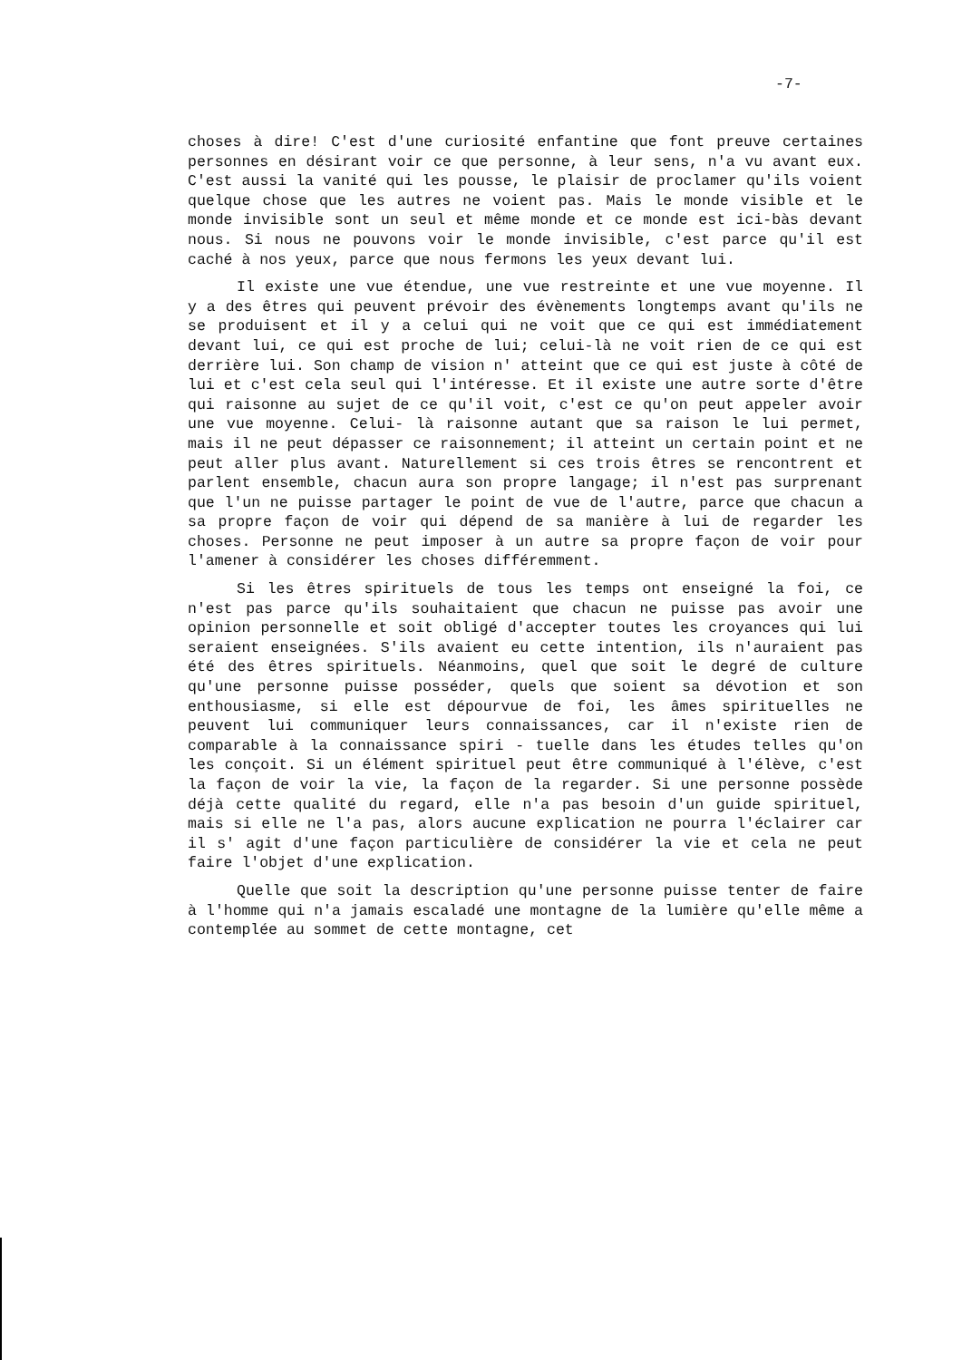-7-
choses à dire! C'est d'une curiosité enfantine que font preuve certaines personnes en désirant voir ce que personne, à leur sens, n'a vu avant eux. C'est aussi la vanité qui les pousse, le plaisir de proclamer qu'ils voient quelque chose que les autres ne voient pas. Mais le monde visible et le monde invisible sont un seul et même monde et ce monde est ici-bàs devant nous. Si nous ne pouvons voir le monde invisible, c'est parce qu'il est caché à nos yeux, parce que nous fermons les yeux devant lui.
Il existe une vue étendue, une vue restreinte et une vue moyenne. Il y a des êtres qui peuvent prévoir des évènements longtemps avant qu'ils ne se produisent et il y a celui qui ne voit que ce qui est immédiatement devant lui, ce qui est proche de lui; celui-là ne voit rien de ce qui est derrière lui. Son champ de vision n' atteint que ce qui est juste à côté de lui et c'est cela seul qui l'intéresse. Et il existe une autre sorte d'être qui raisonne au sujet de ce qu'il voit, c'est ce qu'on peut appeler avoir une vue moyenne. Celui- là raisonne autant que sa raison le lui permet, mais il ne peut dépasser ce raisonnement; il atteint un certain point et ne peut aller plus avant. Naturellement si ces trois êtres se rencontrent et parlent ensemble, chacun aura son propre langage; il n'est pas surprenant que l'un ne puisse partager le point de vue de l'autre, parce que chacun a sa propre façon de voir qui dépend de sa manière à lui de regarder les choses. Personne ne peut imposer à un autre sa propre façon de voir pour l'amener à considérer les choses différemment.
Si les êtres spirituels de tous les temps ont enseigné la foi, ce n'est pas parce qu'ils souhaitaient que chacun ne puisse pas avoir une opinion personnelle et soit obligé d'accepter toutes les croyances qui lui seraient enseignées. S'ils avaient eu cette intention, ils n'auraient pas été des êtres spirituels. Néanmoins, quel que soit le degré de culture qu'une personne puisse posséder, quels que soient sa dévotion et son enthousiasme, si elle est dépourvue de foi, les âmes spirituelles ne peuvent lui communiquer leurs connaissances, car il n'existe rien de comparable à la connaissance spiri - tuelle dans les études telles qu'on les conçoit. Si un élément spirituel peut être communiqué à l'élève, c'est la façon de voir la vie, la façon de la regarder. Si une personne possède déjà cette qualité du regard, elle n'a pas besoin d'un guide spirituel, mais si elle ne l'a pas, alors aucune explication ne pourra l'éclairer car il s' agit d'une façon particulière de considérer la vie et cela ne peut faire l'objet d'une explication.
Quelle que soit la description qu'une personne puisse tenter de faire à l'homme qui n'a jamais escaladé une montagne de la lumière qu'elle même a contemplée au sommet de cette montagne, cet